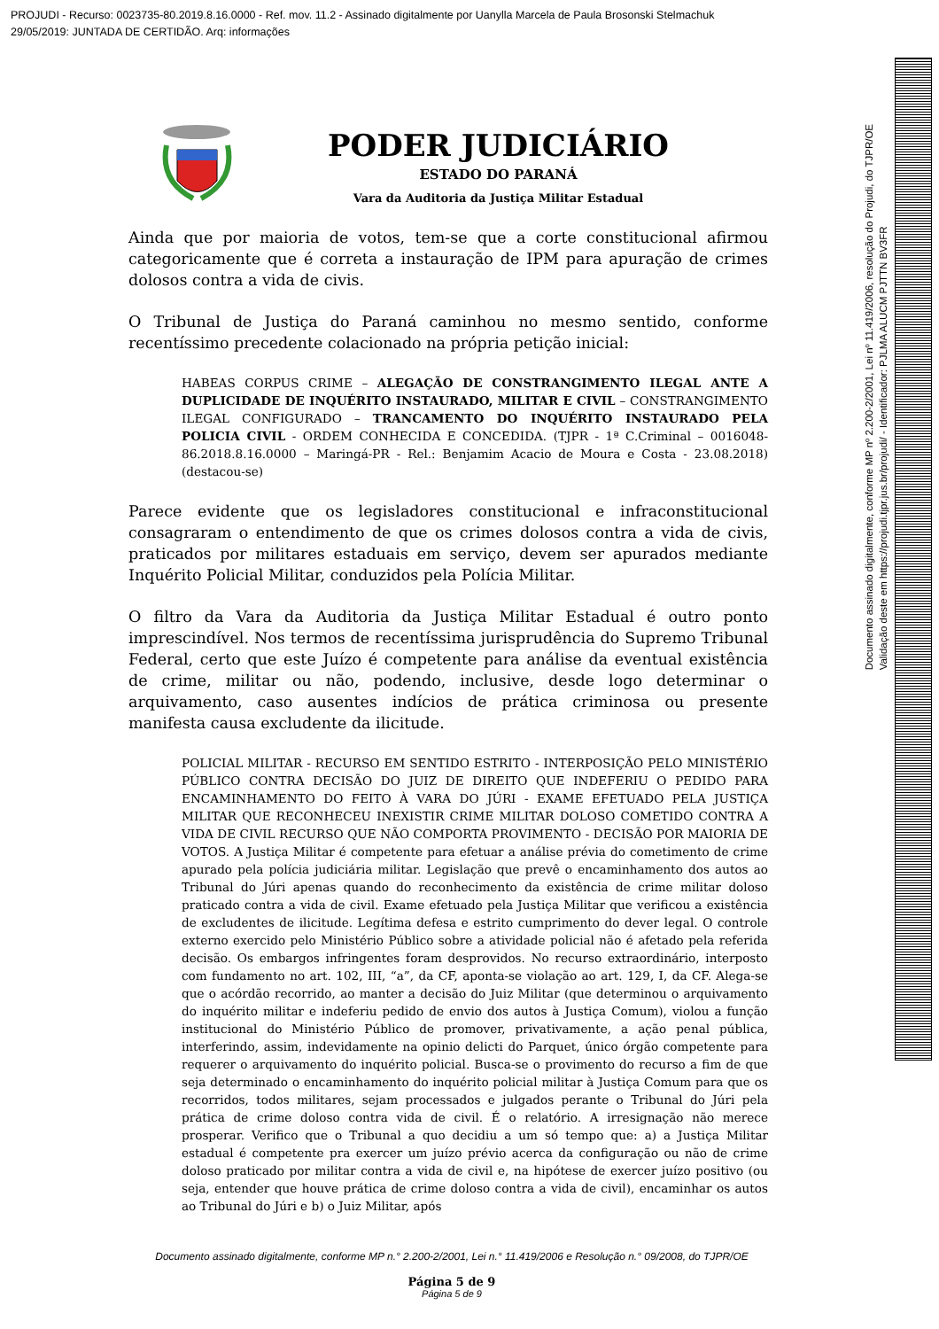PROJUDI - Recurso: 0023735-80.2019.8.16.0000 - Ref. mov. 11.2 - Assinado digitalmente por Uanylla Marcela de Paula Brosonski Stelmachuk
29/05/2019: JUNTADA DE CERTIDÃO. Arq: informações
PODER JUDICIÁRIO
ESTADO DO PARANÁ
Vara da Auditoria da Justiça Militar Estadual
Ainda que por maioria de votos, tem-se que a corte constitucional afirmou categoricamente que é correta a instauração de IPM para apuração de crimes dolosos contra a vida de civis.
O Tribunal de Justiça do Paraná caminhou no mesmo sentido, conforme recentíssimo precedente colacionado na própria petição inicial:
HABEAS CORPUS CRIME – ALEGAÇÃO DE CONSTRANGIMENTO ILEGAL ANTE A DUPLICIDADE DE INQUÉRITO INSTAURADO, MILITAR E CIVIL – CONSTRANGIMENTO ILEGAL CONFIGURADO – TRANCAMENTO DO INQUÉRITO INSTAURADO PELA POLICIA CIVIL - ORDEM CONHECIDA E CONCEDIDA. (TJPR - 1ª C.Criminal – 0016048-86.2018.8.16.0000 – Maringá-PR - Rel.: Benjamim Acacio de Moura e Costa - 23.08.2018) (destacou-se)
Parece evidente que os legisladores constitucional e infraconstitucional consagraram o entendimento de que os crimes dolosos contra a vida de civis, praticados por militares estaduais em serviço, devem ser apurados mediante Inquérito Policial Militar, conduzidos pela Polícia Militar.
O filtro da Vara da Auditoria da Justiça Militar Estadual é outro ponto imprescindível. Nos termos de recentíssima jurisprudência do Supremo Tribunal Federal, certo que este Juízo é competente para análise da eventual existência de crime, militar ou não, podendo, inclusive, desde logo determinar o arquivamento, caso ausentes indícios de prática criminosa ou presente manifesta causa excludente da ilicitude.
POLICIAL MILITAR - RECURSO EM SENTIDO ESTRITO - INTERPOSIÇÃO PELO MINISTÉRIO PÚBLICO CONTRA DECISÃO DO JUIZ DE DIREITO QUE INDEFERIU O PEDIDO PARA ENCAMINHAMENTO DO FEITO À VARA DO JÚRI - EXAME EFETUADO PELA JUSTIÇA MILITAR QUE RECONHECEU INEXISTIR CRIME MILITAR DOLOSO COMETIDO CONTRA A VIDA DE CIVIL RECURSO QUE NÃO COMPORTA PROVIMENTO - DECISÃO POR MAIORIA DE VOTOS. A Justiça Militar é competente para efetuar a análise prévia do cometimento de crime apurado pela polícia judiciária militar. Legislação que prevê o encaminhamento dos autos ao Tribunal do Júri apenas quando do reconhecimento da existência de crime militar doloso praticado contra a vida de civil. Exame efetuado pela Justiça Militar que verificou a existência de excludentes de ilicitude. Legítima defesa e estrito cumprimento do dever legal. O controle externo exercido pelo Ministério Público sobre a atividade policial não é afetado pela referida decisão. Os embargos infringentes foram desprovidos. No recurso extraordinário, interposto com fundamento no art. 102, III, “a”, da CF, aponta-se violação ao art. 129, I, da CF. Alega-se que o acórdão recorrido, ao manter a decisão do Juiz Militar (que determinou o arquivamento do inquérito militar e indeferiu pedido de envio dos autos à Justiça Comum), violou a função institucional do Ministério Público de promover, privativamente, a ação penal pública, interferindo, assim, indevidamente na opinio delicti do Parquet, único órgão competente para requerer o arquivamento do inquérito policial. Busca-se o provimento do recurso a fim de que seja determinado o encaminhamento do inquérito policial militar à Justiça Comum para que os recorridos, todos militares, sejam processados e julgados perante o Tribunal do Júri pela prática de crime doloso contra vida de civil. É o relatório. A irresignação não merece prosperar. Verifico que o Tribunal a quo decidiu a um só tempo que: a) a Justiça Militar estadual é competente pra exercer um juízo prévio acerca da configuração ou não de crime doloso praticado por militar contra a vida de civil e, na hipótese de exercer juízo positivo (ou seja, entender que houve prática de crime doloso contra a vida de civil), encaminhar os autos ao Tribunal do Júri e b) o Juiz Militar, após
Documento assinado digitalmente, conforme MP n.° 2.200-2/2001, Lei n.° 11.419/2006 e Resolução n.° 09/2008, do TJPR/OE
Página 5 de 9
Página 5 de 9
Documento assinado digitalmente, conforme MP nº 2.200-2/2001, Lei nº 11.419/2006, resolução do Projudi, do TJPR/OE
Validação deste em https://projudi.tjpr.jus.br/projudi/ - Identificador: PJLMA ALUCM PJTTN BV3FR